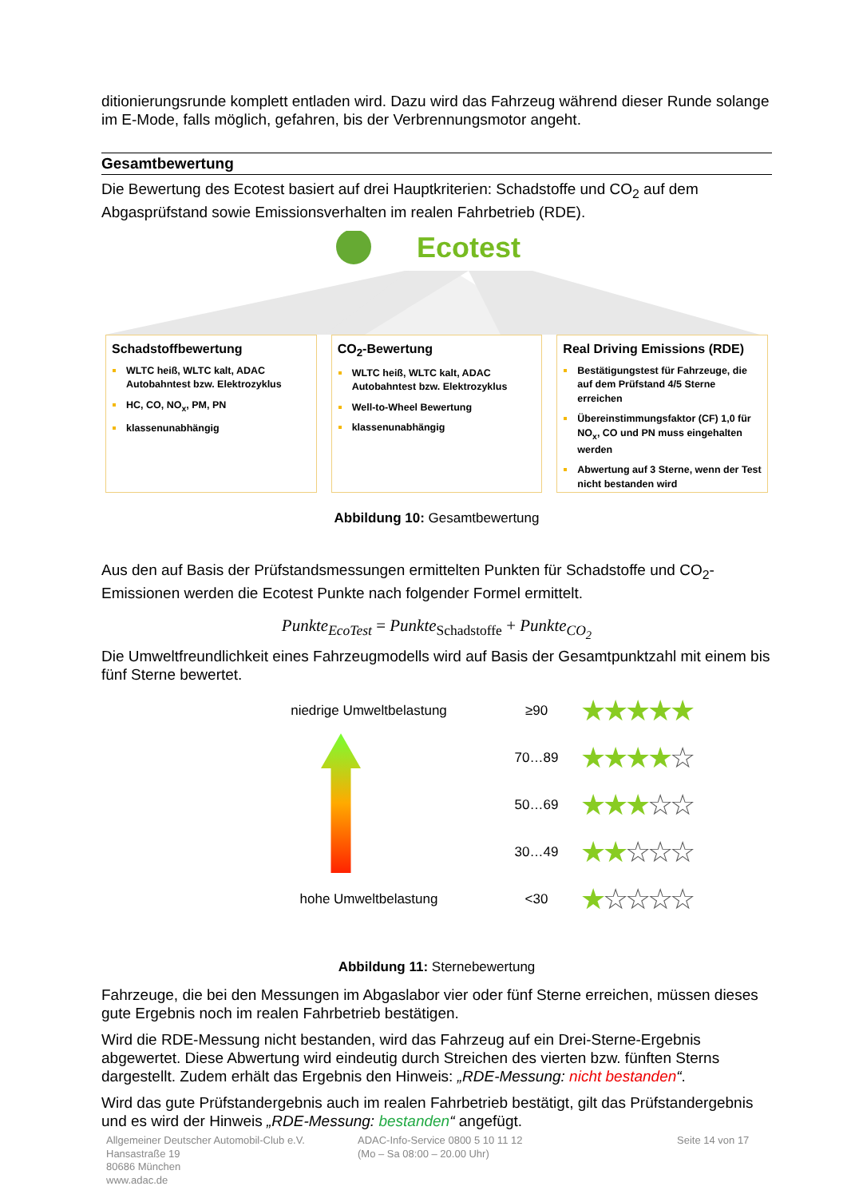ditionierungsrunde komplett entladen wird. Dazu wird das Fahrzeug während dieser Runde solange im E-Mode, falls möglich, gefahren, bis der Verbrennungsmotor angeht.
Gesamtbewertung
Die Bewertung des Ecotest basiert auf drei Hauptkriterien: Schadstoffe und CO<sub>2</sub> auf dem Abgasprüfstand sowie Emissionsverhalten im realen Fahrbetrieb (RDE).
Ecotest
Schadstoffbewertung
WLTC heiß, WLTC kalt, ADAC Autobahntest bzw. Elektrozyklus
HC, CO, NO<sub>x</sub>, PM, PN
klassenunabhängig
CO<sub>2</sub>-Bewertung
WLTC heiß, WLTC kalt, ADAC Autobahntest bzw. Elektrozyklus
Well-to-Wheel Bewertung
klassenunabhängig
Real Driving Emissions (RDE)
Bestätigungstest für Fahrzeuge, die auf dem Prüfstand 4/5 Sterne erreichen
Übereinstimmungsfaktor (CF) 1,0 für NO<sub>x</sub>, CO und PN muss eingehalten werden
Abwertung auf 3 Sterne, wenn der Test nicht bestanden wird
Abbildung 10: Gesamtbewertung
Aus den auf Basis der Prüfstandsmessungen ermittelten Punkten für Schadstoffe und CO<sub>2</sub>-Emissionen werden die Ecotest Punkte nach folgender Formel ermittelt.
Punkte<sub>EcoTest</sub> = Punkte<sub>Schadstoffe</sub> + Punkte<sub>CO<sub>2</sub></sub>
Die Umweltfreundlichkeit eines Fahrzeugmodells wird auf Basis der Gesamtpunktzahl mit einem bis fünf Sterne bewertet.
niedrige Umweltbelastung ≥90 ★★★★★
70…89 ★★★★☆
50…69 ★★★☆☆
30…49 ★★☆☆☆
hohe Umweltbelastung <30 ★☆☆☆☆
Abbildung 11: Sternebewertung
Fahrzeuge, die bei den Messungen im Abgaslabor vier oder fünf Sterne erreichen, müssen dieses gute Ergebnis noch im realen Fahrbetrieb bestätigen.
Wird die RDE-Messung nicht bestanden, wird das Fahrzeug auf ein Drei-Sterne-Ergebnis abgewertet. Diese Abwertung wird eindeutig durch Streichen des vierten bzw. fünften Sterns dargestellt. Zudem erhält das Ergebnis den Hinweis: „RDE-Messung: nicht bestanden“.
Wird das gute Prüfstandergebnis auch im realen Fahrbetrieb bestätigt, gilt das Prüfstandergebnis und es wird der Hinweis „RDE-Messung: bestanden“ angefügt.
Allgemeiner Deutscher Automobil-Club e.V.
Hansastraße 19
80686 München
www.adac.de
ADAC-Info-Service 0800 5 10 11 12
(Mo – Sa 08:00 – 20.00 Uhr)
Seite 14 von 17